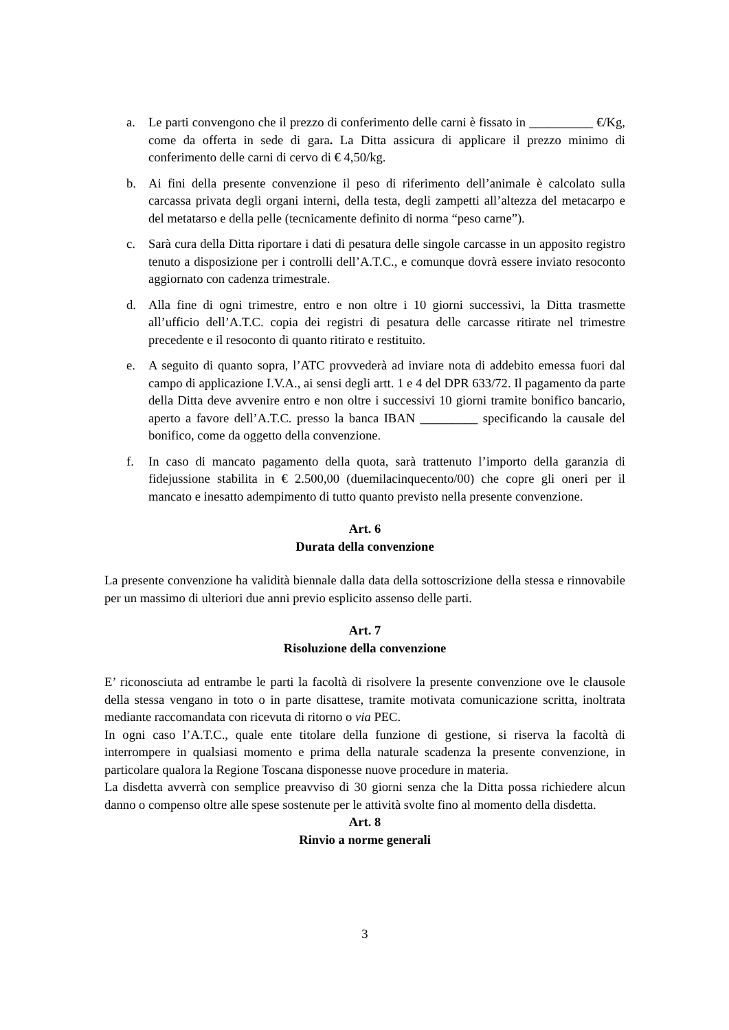a. Le parti convengono che il prezzo di conferimento delle carni è fissato in __________ €/Kg, come da offerta in sede di gara. La Ditta assicura di applicare il prezzo minimo di conferimento delle carni di cervo di € 4,50/kg.
b. Ai fini della presente convenzione il peso di riferimento dell’animale è calcolato sulla carcassa privata degli organi interni, della testa, degli zampetti all’altezza del metacarpo e del metatarso e della pelle (tecnicamente definito di norma “peso carne”).
c. Sarà cura della Ditta riportare i dati di pesatura delle singole carcasse in un apposito registro tenuto a disposizione per i controlli dell’A.T.C., e comunque dovrà essere inviato resoconto aggiornato con cadenza trimestrale.
d. Alla fine di ogni trimestre, entro e non oltre i 10 giorni successivi, la Ditta trasmette all’ufficio dell’A.T.C. copia dei registri di pesatura delle carcasse ritirate nel trimestre precedente e il resoconto di quanto ritirato e restituito.
e. A seguito di quanto sopra, l’ATC provvederà ad inviare nota di addebito emessa fuori dal campo di applicazione I.V.A., ai sensi degli artt. 1 e 4 del DPR 633/72. Il pagamento da parte della Ditta deve avvenire entro e non oltre i successivi 10 giorni tramite bonifico bancario, aperto a favore dell’A.T.C. presso la banca IBAN _________ specificando la causale del bonifico, come da oggetto della convenzione.
f. In caso di mancato pagamento della quota, sarà trattenuto l’importo della garanzia di fidejussione stabilita in € 2.500,00 (duemilacinquecento/00) che copre gli oneri per il mancato e inesatto adempimento di tutto quanto previsto nella presente convenzione.
Art. 6
Durata della convenzione
La presente convenzione ha validità biennale dalla data della sottoscrizione della stessa e rinnovabile per un massimo di ulteriori due anni previo esplicito assenso delle parti.
Art. 7
Risoluzione della convenzione
E’ riconosciuta ad entrambe le parti la facoltà di risolvere la presente convenzione ove le clausole della stessa vengano in toto o in parte disattese, tramite motivata comunicazione scritta, inoltrata mediante raccomandata con ricevuta di ritorno o via PEC.
In ogni caso l’A.T.C., quale ente titolare della funzione di gestione, si riserva la facoltà di interrompere in qualsiasi momento e prima della naturale scadenza la presente convenzione, in particolare qualora la Regione Toscana disponesse nuove procedure in materia.
La disdetta avverrà con semplice preavviso di 30 giorni senza che la Ditta possa richiedere alcun danno o compenso oltre alle spese sostenute per le attività svolte fino al momento della disdetta.
Art. 8
Rinvio a norme generali
3